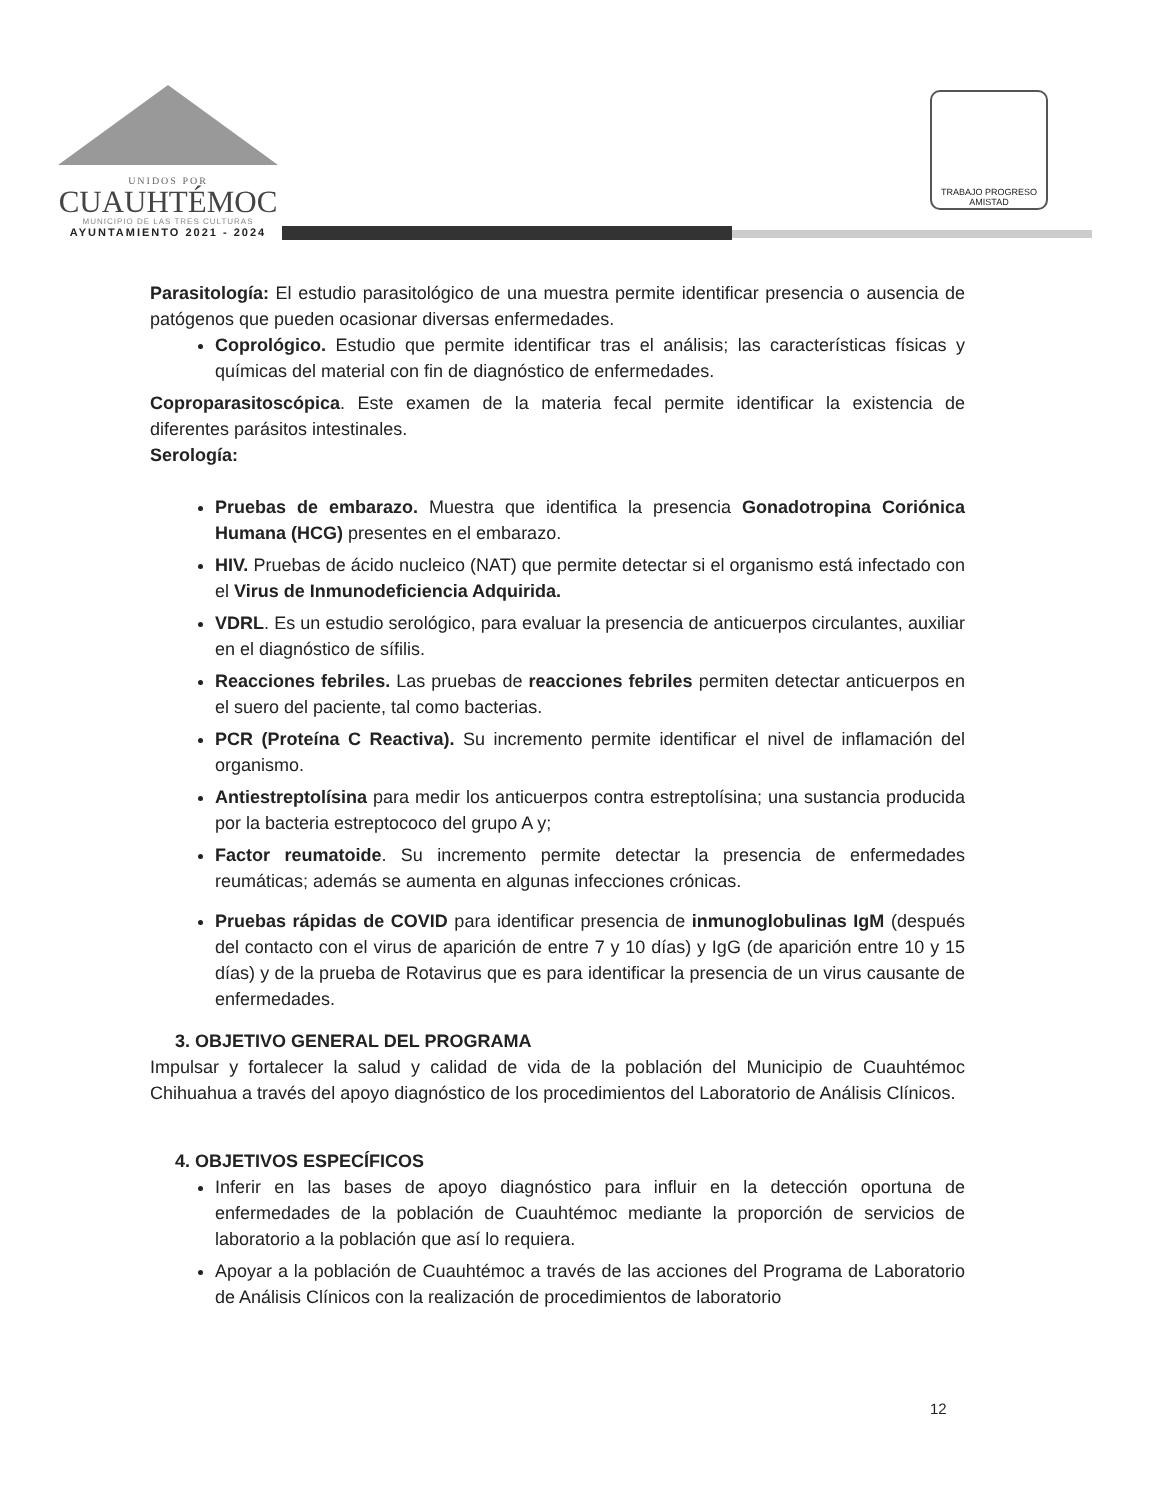UNIDOS POR
CUAUHTÉMOC
MUNICIPIO DE LAS TRES CULTURAS
AYUNTAMIENTO 2021 - 2024
TRABAJO PROGRESO AMISTAD
Parasitología: El estudio parasitológico de una muestra permite identificar presencia o ausencia de patógenos que pueden ocasionar diversas enfermedades.
Coprológico. Estudio que permite identificar tras el análisis; las características físicas y químicas del material con fin de diagnóstico de enfermedades.
Coproparasitoscópica. Este examen de la materia fecal permite identificar la existencia de diferentes parásitos intestinales.
Serología:
Pruebas de embarazo. Muestra que identifica la presencia Gonadotropina Coriónica Humana (HCG) presentes en el embarazo.
HIV. Pruebas de ácido nucleico (NAT) que permite detectar si el organismo está infectado con el Virus de Inmunodeficiencia Adquirida.
VDRL. Es un estudio serológico, para evaluar la presencia de anticuerpos circulantes, auxiliar en el diagnóstico de sífilis.
Reacciones febriles. Las pruebas de reacciones febriles permiten detectar anticuerpos en el suero del paciente, tal como bacterias.
PCR (Proteína C Reactiva). Su incremento permite identificar el nivel de inflamación del organismo.
Antiestreptolísina para medir los anticuerpos contra estreptolísina; una sustancia producida por la bacteria estreptococo del grupo A y;
Factor reumatoide. Su incremento permite detectar la presencia de enfermedades reumáticas; además se aumenta en algunas infecciones crónicas.
Pruebas rápidas de COVID para identificar presencia de inmunoglobulinas IgM (después del contacto con el virus de aparición de entre 7 y 10 días) y IgG (de aparición entre 10 y 15 días) y de la prueba de Rotavirus que es para identificar la presencia de un virus causante de enfermedades.
3. OBJETIVO GENERAL DEL PROGRAMA
Impulsar y fortalecer la salud y calidad de vida de la población del Municipio de Cuauhtémoc Chihuahua a través del apoyo diagnóstico de los procedimientos del Laboratorio de Análisis Clínicos.
4. OBJETIVOS ESPECÍFICOS
Inferir en las bases de apoyo diagnóstico para influir en la detección oportuna de enfermedades de la población de Cuauhtémoc mediante la proporción de servicios de laboratorio a la población que así lo requiera.
Apoyar a la población de Cuauhtémoc a través de las acciones del Programa de Laboratorio de Análisis Clínicos con la realización de procedimientos de laboratorio
12